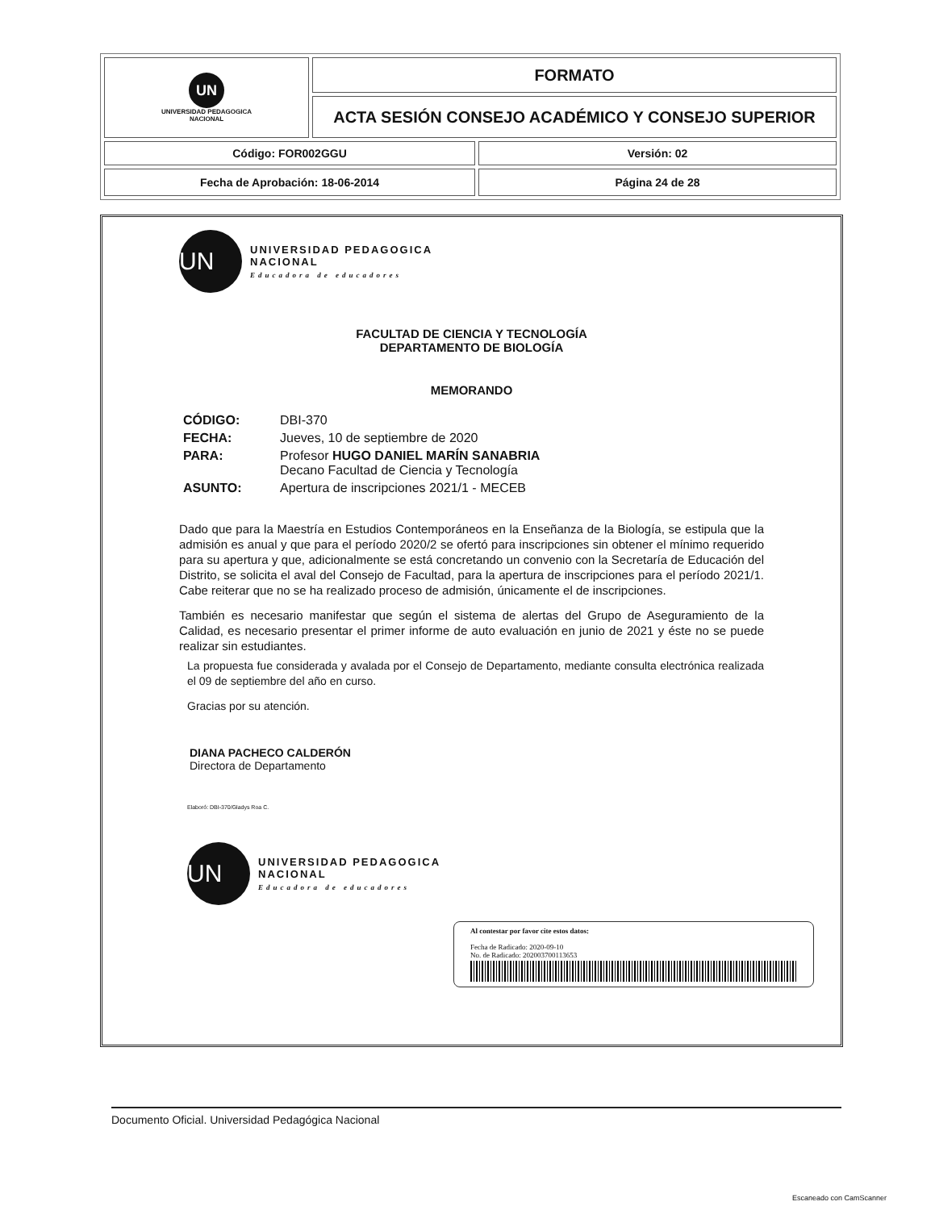| UN UNIVERSIDAD PEDAGOGICA NACIONAL | FORMATO | |
| | ACTA SESIÓN CONSEJO ACADÉMICO Y CONSEJO SUPERIOR | |
| Código: FOR002GGU | | Versión: 02 |
| Fecha de Aprobación: 18-06-2014 | | Página 24 de 28 |
UN
UNIVERSIDAD PEDAGOGICA
NACIONAL
Educadora de educadores
FACULTAD DE CIENCIA Y TECNOLOGÍA
DEPARTAMENTO DE BIOLOGÍA
MEMORANDO
| CÓDIGO: | DBI-370 |
| FECHA: | Jueves, 10 de septiembre de 2020 |
| PARA: | Profesor HUGO DANIEL MARÍN SANABRIA Decano Facultad de Ciencia y Tecnología |
| ASUNTO: | Apertura de inscripciones 2021/1 - MECEB |
Dado que para la Maestría en Estudios Contemporáneos en la Enseñanza de la Biología, se estipula que la admisión es anual y que para el período 2020/2 se ofertó para inscripciones sin obtener el mínimo requerido para su apertura y que, adicionalmente se está concretando un convenio con la Secretaría de Educación del Distrito, se solicita el aval del Consejo de Facultad, para la apertura de inscripciones para el período 2021/1. Cabe reiterar que no se ha realizado proceso de admisión, únicamente el de inscripciones.
También es necesario manifestar que según el sistema de alertas del Grupo de Aseguramiento de la Calidad, es necesario presentar el primer informe de auto evaluación en junio de 2021 y éste no se puede realizar sin estudiantes.
La propuesta fue considerada y avalada por el Consejo de Departamento, mediante consulta electrónica realizada el 09 de septiembre del año en curso.
Gracias por su atención.
DIANA PACHECO CALDERÓN
Directora de Departamento
Elaboró: DBI-370/Gladys Roa C.
UN
UNIVERSIDAD PEDAGOGICA
NACIONAL
Educadora de educadores
Al contestar por favor cite estos datos:
Fecha de Radicado: 2020-09-10
No. de Radicado: 202003700113653
Documento Oficial. Universidad Pedagógica Nacional
Escaneado con CamScanner